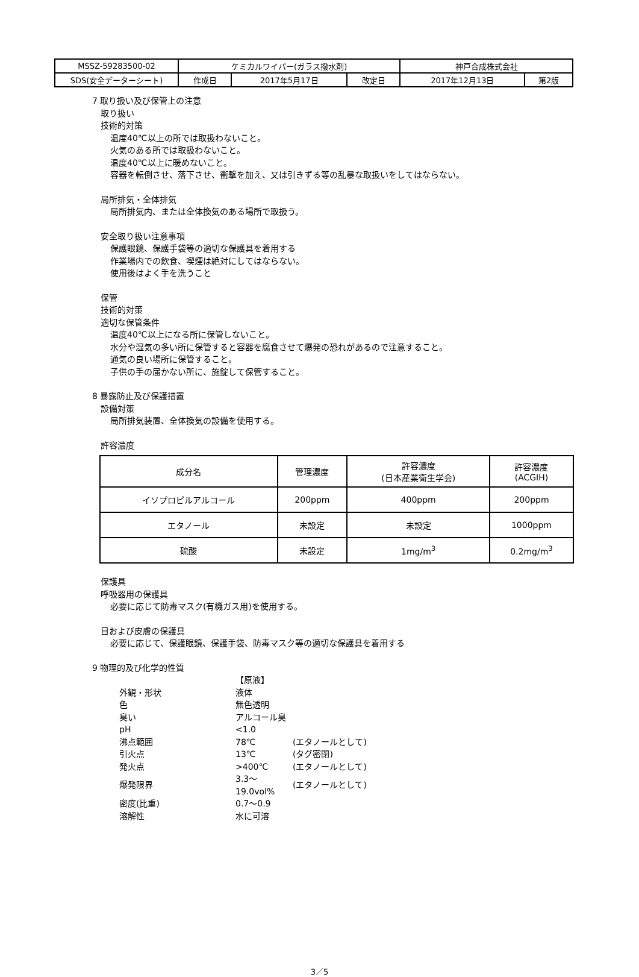| MSSZ-59283500-02 | ケミカルワイパー(ガラス撥水剤) | | | 神戸合成株式会社 | |
| SDS(安全データーシート) | 作成日 | 2017年5月17日 | 改定日 | 2017年12月13日 | 第2版 |
7 取り扱い及び保管上の注意
取り扱い
技術的対策
温度40℃以上の所では取扱わないこと。
火気のある所では取扱わないこと。
温度40℃以上に暖めないこと。
容器を転倒させ、落下させ、衝撃を加え、又は引きずる等の乱暴な取扱いをしてはならない。
局所排気・全体排気
局所排気内、または全体換気のある場所で取扱う。
安全取り扱い注意事項
保護眼鏡、保護手袋等の適切な保護具を着用する
作業場内での飲食、喫煙は絶対にしてはならない。
使用後はよく手を洗うこと
保管
技術的対策
適切な保管条件
温度40℃以上になる所に保管しないこと。
水分や湿気の多い所に保管すると容器を腐食させて爆発の恐れがあるので注意すること。
通気の良い場所に保管すること。
子供の手の届かない所に、施錠して保管すること。
8 暴露防止及び保護措置
設備対策
局所排気装置、全体換気の設備を使用する。
許容濃度
| 成分名 | 管理濃度 | 許容濃度 (日本産業衛生学会) | 許容濃度 (ACGIH) |
| --- | --- | --- | --- |
| イソプロピルアルコール | 200ppm | 400ppm | 200ppm |
| エタノール | 未設定 | 未設定 | 1000ppm |
| 硫酸 | 未設定 | 1mg/m<sup>3</sup> | 0.2mg/m<sup>3</sup> |
保護具
呼吸器用の保護具
必要に応じて防毒マスク(有機ガス用)を使用する。
目および皮膚の保護具
必要に応じて、保護眼鏡、保護手袋、防毒マスク等の適切な保護具を着用する
9 物理的及び化学的性質
| | 【原液】 | |
| 外観・形状 | 液体 | |
| 色 | 無色透明 | |
| 臭い | アルコール臭 | |
| pH | <1.0 | |
| 沸点範囲 | 78℃ | (エタノールとして) |
| 引火点 | 13℃ | (タグ密閉) |
| 発火点 | >400℃ | (エタノールとして) |
| 爆発限界 | 3.3〜19.0vol% | (エタノールとして) |
| 密度(比重) | 0.7〜0.9 | |
| 溶解性 | 水に可溶 | |
3／5